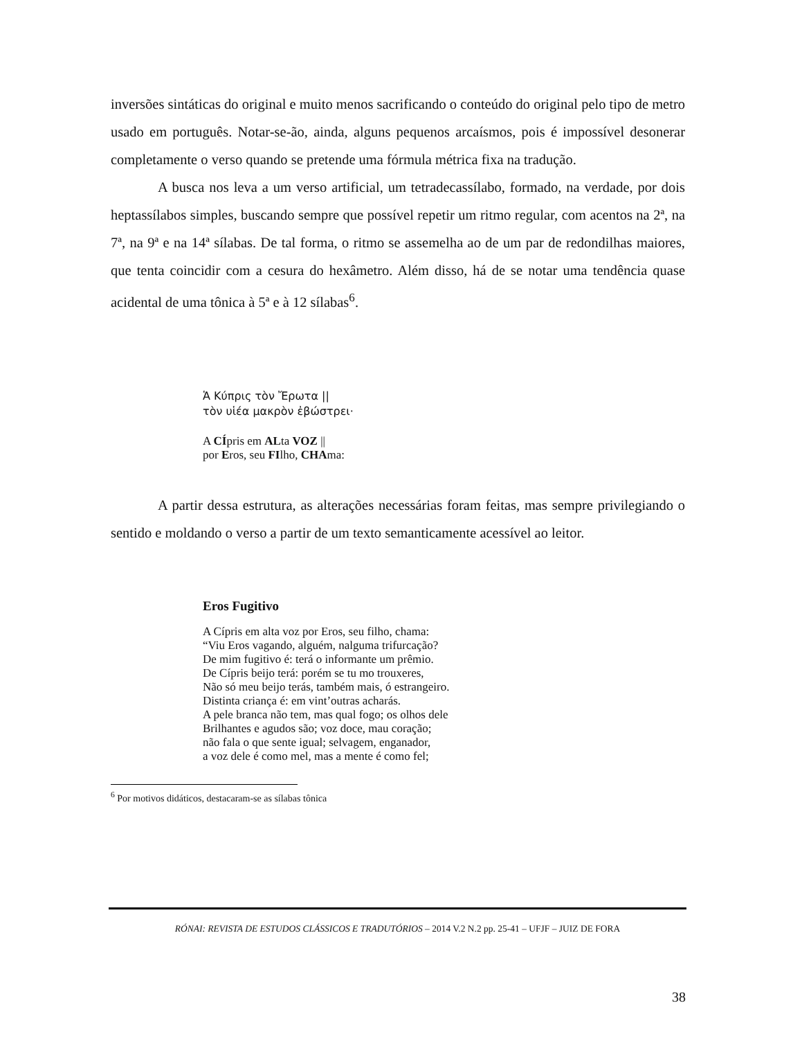inversões sintáticas do original e muito menos sacrificando o conteúdo do original pelo tipo de metro usado em português. Notar-se-ão, ainda, alguns pequenos arcaísmos, pois é impossível desonerar completamente o verso quando se pretende uma fórmula métrica fixa na tradução.
A busca nos leva a um verso artificial, um tetradecassílabo, formado, na verdade, por dois heptassílabos simples, buscando sempre que possível repetir um ritmo regular, com acentos na 2ª, na 7ª, na 9ª e na 14ª sílabas. De tal forma, o ritmo se assemelha ao de um par de redondilhas maiores, que tenta coincidir com a cesura do hexâmetro. Além disso, há de se notar uma tendência quase acidental de uma tônica à 5ª e à 12 sílabas<sup>6</sup>.
Ἁ Κύπρις τὸν Ἔρωτα ||
τὸν υἱέα μακρὸν ἐβώστρει·
A CÍpris em ALta VOZ ||
por Eros, seu FIlho, CHAma:
A partir dessa estrutura, as alterações necessárias foram feitas, mas sempre privilegiando o sentido e moldando o verso a partir de um texto semanticamente acessível ao leitor.
Eros Fugitivo
A Cípris em alta voz por Eros, seu filho, chama:
“Viu Eros vagando, alguém, nalguma trifurcação?
De mim fugitivo é: terá o informante um prêmio.
De Cípris beijo terá: porém se tu mo trouxeres,
Não só meu beijo terás, também mais, ó estrangeiro.
Distinta criança é: em vint’outras acharás.
A pele branca não tem, mas qual fogo; os olhos dele
Brilhantes e agudos são; voz doce, mau coração;
não fala o que sente igual; selvagem, enganador,
a voz dele é como mel, mas a mente é como fel;
<sup>6</sup> Por motivos didáticos, destacaram-se as sílabas tônica
RÓNAI: REVISTA DE ESTUDOS CLÁSSICOS E TRADUTÓRIOS – 2014 V.2 N.2 pp. 25-41 – UFJF – JUIZ DE FORA
38